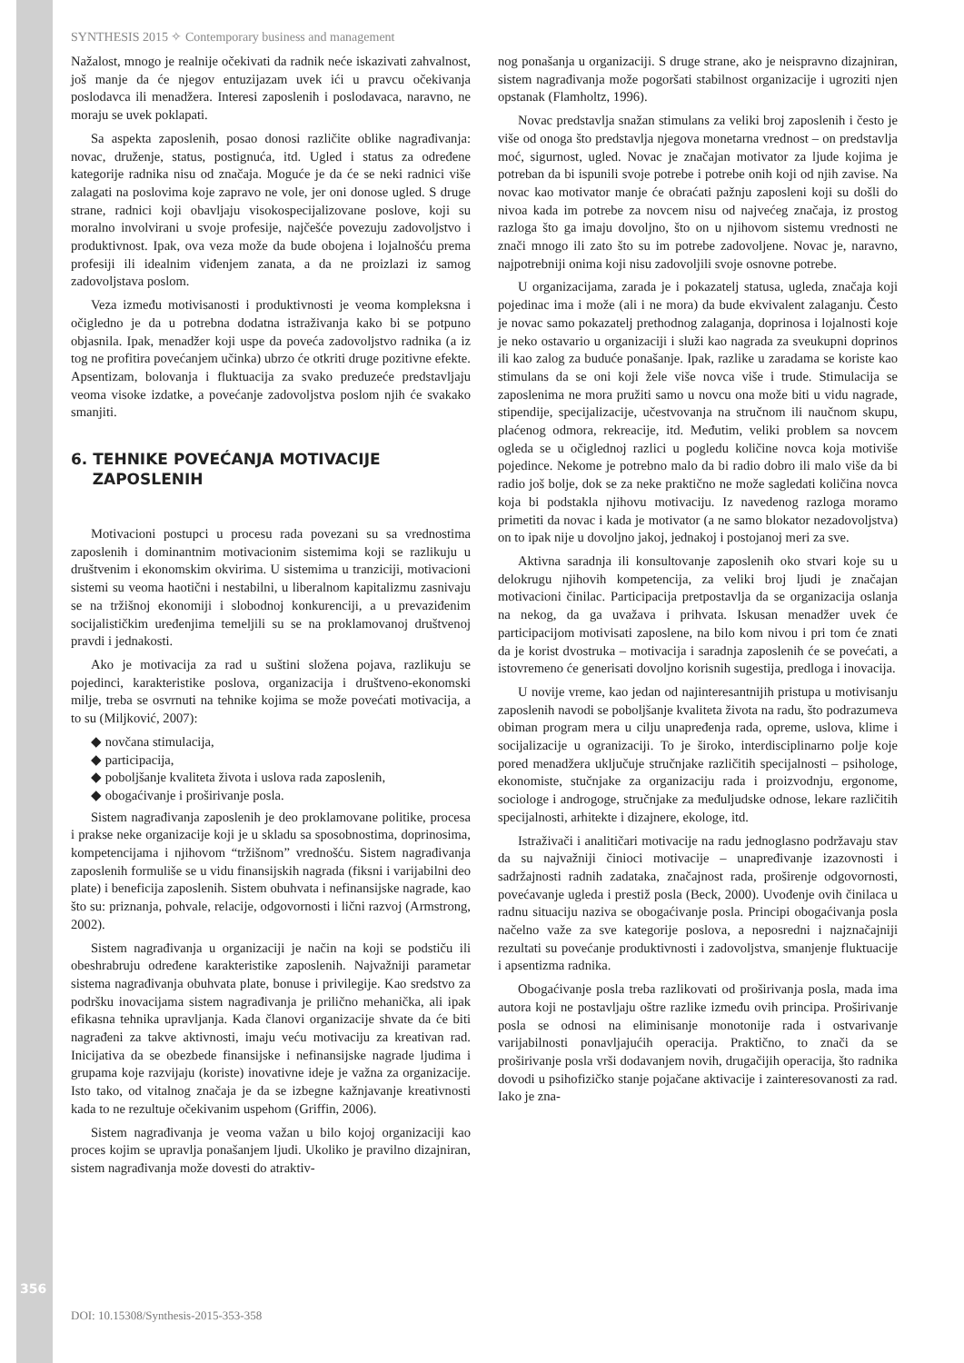SYNTHESIS 2015 ✧ Contemporary business and management
Nažalost, mnogo je realnije očekivati da radnik neće iskazivati zahvalnost, još manje da će njegov entuzijazam uvek ići u pravcu očekivanja poslodavca ili menadžera. Interesi zaposlenih i poslodavaca, naravno, ne moraju se uvek poklapati.
Sa aspekta zaposlenih, posao donosi različite oblike nagrađivanja: novac, druženje, status, postignuća, itd. Ugled i status za određene kategorije radnika nisu od značaja. Moguće je da će se neki radnici više zalagati na poslovima koje zapravo ne vole, jer oni donose ugled. S druge strane, radnici koji obavljaju visokospecijalizovane poslove, koji su moralno involvirani u svoje profesije, najčešće povezuju zadovoljstvo i produktivnost. Ipak, ova veza može da bude obojena i lojalnošću prema profesiji ili idealnim viđenjem zanata, a da ne proizlazi iz samog zadovoljstava poslom.
Veza između motivisanosti i produktivnosti je veoma kompleksna i očigledno je da u potrebna dodatna istraživanja kako bi se potpuno objasnila. Ipak, menadžer koji uspe da poveća zadovoljstvo radnika (a iz tog ne profitira povećanjem učinka) ubrzo će otkriti druge pozitivne efekte. Apsentizam, bolovanja i fluktuacija za svako preduzeće predstavljaju veoma visoke izdatke, a povećanje zadovoljstva poslom njih će svakako smanjiti.
6. TEHNIKE POVEĆANJA MOTIVACIJE
ZAPOSLENIH
Motivacioni postupci u procesu rada povezani su sa vrednostima zaposlenih i dominantnim motivacionim sistemima koji se razlikuju u društvenim i ekonomskim okvirima. U sistemima u tranziciji, motivacioni sistemi su veoma haotični i nestabilni, u liberalnom kapitalizmu zasnivaju se na tržišnoj ekonomiji i slobodnoj konkurenciji, a u prevaziđenim socijalističkim uređenjima temeljili su se na proklamovanoj društvenoj pravdi i jednakosti.
Ako je motivacija za rad u suštini složena pojava, razlikuju se pojedinci, karakteristike poslova, organizacija i društveno-ekonomski milje, treba se osvrnuti na tehnike kojima se može povećati motivacija, a to su (Miljković, 2007):
◆ novčana stimulacija,
◆ participacija,
◆ poboljšanje kvaliteta života i uslova rada zaposlenih,
◆ obogaćivanje i proširivanje posla.
Sistem nagrađivanja zaposlenih je deo proklamovane politike, procesa i prakse neke organizacije koji je u skladu sa sposobnostima, doprinosima, kompetencijama i njihovom “tržišnom” vrednošću. Sistem nagrađivanja zaposlenih formuliše se u vidu finansijskih nagrada (fiksni i varijabilni deo plate) i beneficija zaposlenih. Sistem obuhvata i nefinansijske nagrade, kao što su: priznanja, pohvale, relacije, odgovornosti i lični razvoj (Armstrong, 2002).
Sistem nagrađivanja u organizaciji je način na koji se podstiču ili obeshrabruju određene karakteristike zaposlenih. Najvažniji parametar sistema nagrađivanja obuhvata plate, bonuse i privilegije. Kao sredstvo za podršku inovacijama sistem nagrađivanja je prilično mehanička, ali ipak efikasna tehnika upravljanja. Kada članovi organizacije shvate da će biti nagrađeni za takve aktivnosti, imaju veću motivaciju za kreativan rad. Inicijativa da se obezbede finansijske i nefinansijske nagrade ljudima i grupama koje razvijaju (koriste) inovativne ideje je važna za organizacije. Isto tako, od vitalnog značaja je da se izbegne kažnjavanje kreativnosti kada to ne rezultuje očekivanim uspehom (Griffin, 2006).
Sistem nagrađivanja je veoma važan u bilo kojoj organizaciji kao proces kojim se upravlja ponašanjem ljudi. Ukoliko je pravilno dizajniran, sistem nagrađivanja može dovesti do atraktiv-
nog ponašanja u organizaciji. S druge strane, ako je neispravno dizajniran, sistem nagrađivanja može pogoršati stabilnost organizacije i ugroziti njen opstanak (Flamholtz, 1996).
Novac predstavlja snažan stimulans za veliki broj zaposlenih i često je više od onoga što predstavlja njegova monetarna vrednost – on predstavlja moć, sigurnost, ugled. Novac je značajan motivator za ljude kojima je potreban da bi ispunili svoje potrebe i potrebe onih koji od njih zavise. Na novac kao motivator manje će obraćati pažnju zaposleni koji su došli do nivoa kada im potrebe za novcem nisu od najvećeg značaja, iz prostog razloga što ga imaju dovoljno, što on u njihovom sistemu vrednosti ne znači mnogo ili zato što su im potrebe zadovoljene. Novac je, naravno, najpotrebniji onima koji nisu zadovoljili svoje osnovne potrebe.
U organizacijama, zarada je i pokazatelj statusa, ugleda, značaja koji pojedinac ima i može (ali i ne mora) da bude ekvivalent zalaganju. Često je novac samo pokazatelj prethodnog zalaganja, doprinosa i lojalnosti koje je neko ostavario u organizaciji i služi kao nagrada za sveukupni doprinos ili kao zalog za buduće ponašanje. Ipak, razlike u zaradama se koriste kao stimulans da se oni koji žele više novca više i trude. Stimulacija se zaposlenima ne mora pružiti samo u novcu ona može biti u vidu nagrade, stipendije, specijalizacije, učestvovanja na stručnom ili naučnom skupu, plaćenog odmora, rekreacije, itd. Međutim, veliki problem sa novcem ogleda se u očiglednoj razlici u pogledu količine novca koja motiviše pojedince. Nekome je potrebno malo da bi radio dobro ili malo više da bi radio još bolje, dok se za neke praktično ne može sagledati količina novca koja bi podstakla njihovu motivaciju. Iz navedenog razloga moramo primetiti da novac i kada je motivator (a ne samo blokator nezadovoljstva) on to ipak nije u dovoljno jakoj, jednakoj i postojanoj meri za sve.
Aktivna saradnja ili konsultovanje zaposlenih oko stvari koje su u delokrugu njihovih kompetencija, za veliki broj ljudi je značajan motivacioni činilac. Participacija pretpostavlja da se organizacija oslanja na nekog, da ga uvažava i prihvata. Iskusan menadžer uvek će participacijom motivisati zaposlene, na bilo kom nivou i pri tom će znati da je korist dvostruka – motivacija i saradnja zaposlenih će se povećati, a istovremeno će generisati dovoljno korisnih sugestija, predloga i inovacija.
U novije vreme, kao jedan od najinteresantnijih pristupa u motivisanju zaposlenih navodi se poboljšanje kvaliteta života na radu, što podrazumeva obiman program mera u cilju unapređenja rada, opreme, uslova, klime i socijalizacije u ogranizaciji. To je široko, interdisciplinarno polje koje pored menadžera uključuje stručnjake različitih specijalnosti – psihologe, ekonomiste, stučnjake za organizaciju rada i proizvodnju, ergonome, sociologe i androgoge, stručnjake za međuljudske odnose, lekare različitih specijalnosti, arhitekte i dizajnere, ekologe, itd.
Istraživači i analitičari motivacije na radu jednoglasno podržavaju stav da su najvažniji činioci motivacije – unapređivanje izazovnosti i sadržajnosti radnih zadataka, značajnost rada, proširenje odgovornosti, povećavanje ugleda i prestiž posla (Beck, 2000). Uvođenje ovih činilaca u radnu situaciju naziva se obogaćivanje posla. Principi obogaćivanja posla načelno važe za sve kategorije poslova, a neposredni i najznačajniji rezultati su povećanje produktivnosti i zadovoljstva, smanjenje fluktuacije i apsentizma radnika.
Obogaćivanje posla treba razlikovati od proširivanja posla, mada ima autora koji ne postavljaju oštre razlike između ovih principa. Proširivanje posla se odnosi na eliminisanje monotonije rada i ostvarivanje varijabilnosti ponavljajućih operacija. Praktično, to znači da se proširivanje posla vrši dodavanjem novih, drugačijih operacija, što radnika dovodi u psihofizičko stanje pojačane aktivacije i zainteresovanosti za rad. Iako je zna-
356
DOI: 10.15308/Synthesis-2015-353-358